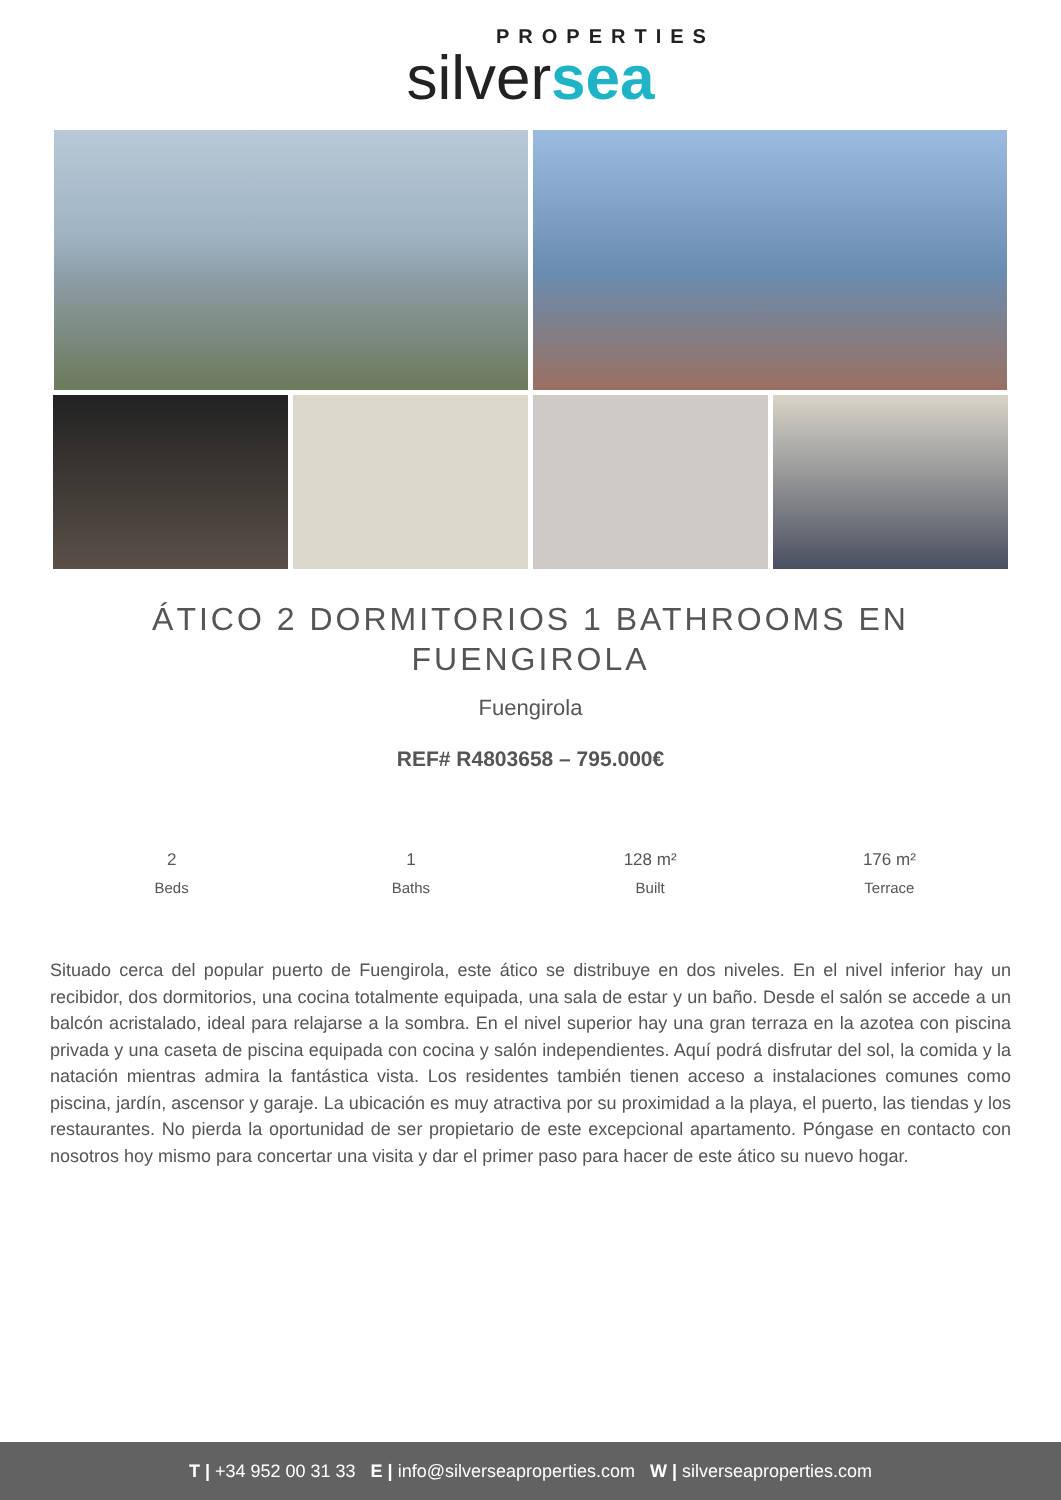PROPERTIES
silversea
ÁTICO 2 DORMITORIOS 1 BATHROOMS EN FUENGIROLA
Fuengirola
REF# R4803658 – 795.000€
2
Beds
1
Baths
128 m²
Built
176 m²
Terrace
Situado cerca del popular puerto de Fuengirola, este ático se distribuye en dos niveles. En el nivel inferior hay un recibidor, dos dormitorios, una cocina totalmente equipada, una sala de estar y un baño. Desde el salón se accede a un balcón acristalado, ideal para relajarse a la sombra. En el nivel superior hay una gran terraza en la azotea con piscina privada y una caseta de piscina equipada con cocina y salón independientes. Aquí podrá disfrutar del sol, la comida y la natación mientras admira la fantástica vista. Los residentes también tienen acceso a instalaciones comunes como piscina, jardín, ascensor y garaje. La ubicación es muy atractiva por su proximidad a la playa, el puerto, las tiendas y los restaurantes. No pierda la oportunidad de ser propietario de este excepcional apartamento. Póngase en contacto con nosotros hoy mismo para concertar una visita y dar el primer paso para hacer de este ático su nuevo hogar.
T | +34 952 00 31 33 E | info@silverseaproperties.com W | silverseaproperties.com